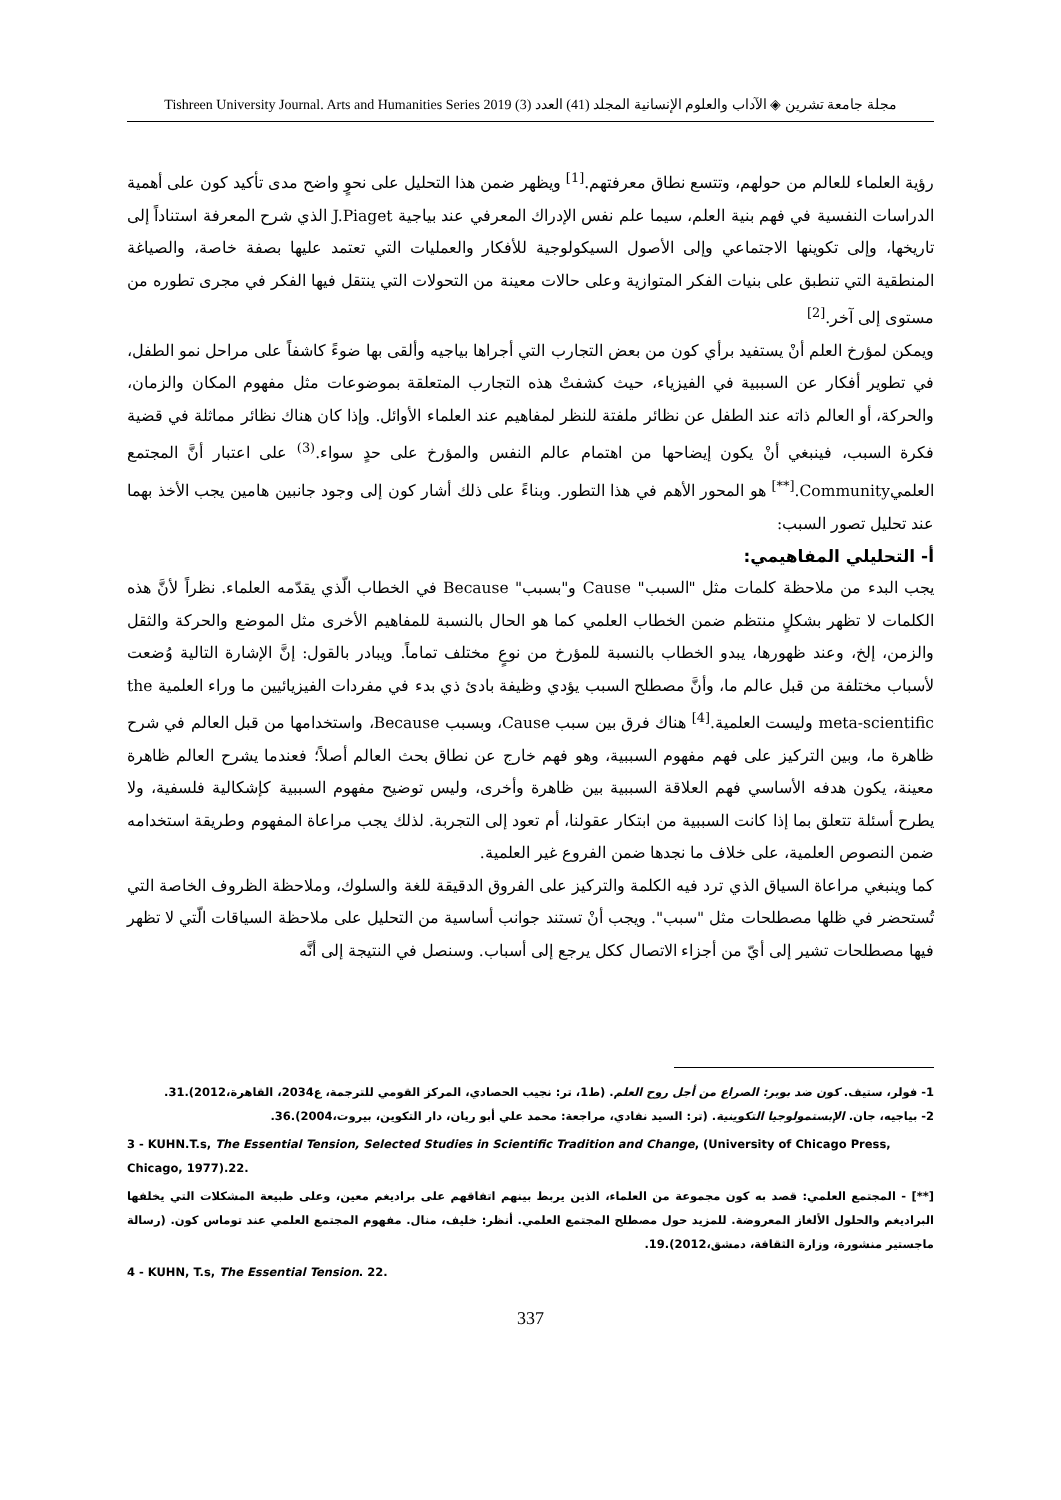مجلة جامعة تشرين ◈ الآداب والعلوم الإنسانية المجلد (41) العدد (3) Tishreen University Journal. Arts and Humanities Series 2019
رؤية العلماء للعالم من حولهم، وتتسع نطاق معرفتهم.<sup>[1]</sup> ويظهر ضمن هذا التحليل على نحوٍ واضح مدى تأكيد كون على أهمية الدراسات النفسية في فهم بنية العلم، سيما علم نفس الإدراك المعرفي عند بياجية J.Piaget الذي شرح المعرفة استناداً إلى تاريخها، وإلى تكوينها الاجتماعي وإلى الأصول السيكولوجية للأفكار والعمليات التي تعتمد عليها بصفة خاصة، والصياغة المنطقية التي تنطبق على بنيات الفكر المتوازية وعلى حالات معينة من التحولات التي ينتقل فيها الفكر في مجرى تطوره من مستوى إلى آخر.<sup>[2]</sup>
ويمكن لمؤرخ العلم أنْ يستفيد برأي كون من بعض التجارب التي أجراها بياجيه وألقى بها ضوءً كاشفاً على مراحل نمو الطفل، في تطوير أفكار عن السببية في الفيزياء، حيث كشفتْ هذه التجارب المتعلقة بموضوعات مثل مفهوم المكان والزمان، والحركة، أو العالم ذاته عند الطفل عن نظائر ملفتة للنظر لمفاهيم عند العلماء الأوائل. وإذا كان هناك نظائر مماثلة في قضية فكرة السبب، فينبغي أنْ يكون إيضاحها من اهتمام عالم النفس والمؤرخ على حدٍ سواء.<sup>(3)</sup> على اعتبار أنَّ المجتمع العلميCommunity.<sup>[**]</sup> هو المحور الأهم في هذا التطور. وبناءً على ذلك أشار كون إلى وجود جانبين هامين يجب الأخذ بهما عند تحليل تصور السبب:
أ- التحليلي المفاهيمي:
يجب البدء من ملاحظة كلمات مثل "السبب" Cause و"بسبب" Because في الخطاب الّذي يقدّمه العلماء. نظراً لأنَّ هذه الكلمات لا تظهر بشكلٍ منتظم ضمن الخطاب العلمي كما هو الحال بالنسبة للمفاهيم الأخرى مثل الموضع والحركة والثقل والزمن، إلخ، وعند ظهورها، يبدو الخطاب بالنسبة للمؤرخ من نوعٍ مختلف تماماً. ويبادر بالقول: إنَّ الإشارة التالية وُضعت لأسباب مختلفة من قبل عالم ما، وأنَّ مصطلح السبب يؤدي وظيفة بادئ ذي بدء في مفردات الفيزيائيين ما وراء العلمية the meta-scientific وليست العلمية.<sup>[4]</sup> هناك فرق بين سبب Cause، وبسبب Because، واستخدامها من قبل العالم في شرح ظاهرة ما، وبين التركيز على فهم مفهوم السببية، وهو فهم خارج عن نطاق بحث العالم أصلاً؛ فعندما يشرح العالم ظاهرة معينة، يكون هدفه الأساسي فهم العلاقة السببية بين ظاهرة وأخرى، وليس توضيح مفهوم السببية كإشكالية فلسفية، ولا يطرح أسئلة تتعلق بما إذا كانت السببية من ابتكار عقولنا، أم تعود إلى التجربة. لذلك يجب مراعاة المفهوم وطريقة استخدامه ضمن النصوص العلمية، على خلاف ما نجدها ضمن الفروع غير العلمية.
كما وينبغي مراعاة السياق الذي ترد فيه الكلمة والتركيز على الفروق الدقيقة للغة والسلوك، وملاحظة الظروف الخاصة التي تُستحضر في ظلها مصطلحات مثل "سبب". ويجب أنْ تستند جوانب أساسية من التحليل على ملاحظة السياقات الّتي لا تظهر فيها مصطلحات تشير إلى أيّ من أجزاء الاتصال ككل يرجع إلى أسباب. وسنصل في النتيجة إلى أنَّه
1- فولر، ستيف. كون ضد بوبر: الصراع من أجل روح العلم. (ط1، تر: نجيب الحصادي، المركز القومي للترجمة، ع2034، القاهرة،2012).31.
2- بياجيه، جان. الإبستمولوجيا التكوينية. (تر: السيد نفادي، مراجعة: محمد علي أبو ريان، دار التكوين، بيروت،2004).36.
3 - KUHN.T.s, The Essential Tension, Selected Studies in Scientific Tradition and Change, (University of Chicago Press, Chicago, 1977).22.
[**] - المجتمع العلمي: قصد به كون مجموعة من العلماء، الذين يربط بينهم اتفاقهم على براديغم معين، وعلى طبيعة المشكلات التي يخلفها البراديغم والحلول الألغاز المعروضة. للمزيد حول مصطلح المجتمع العلمي. أنظر: خليف، منال. مفهوم المجتمع العلمي عند توماس كون. (رسالة ماجستير منشورة، وزارة الثقافة، دمشق،2012).19.
4 - KUHN, T.s, The Essential Tension. 22.
337